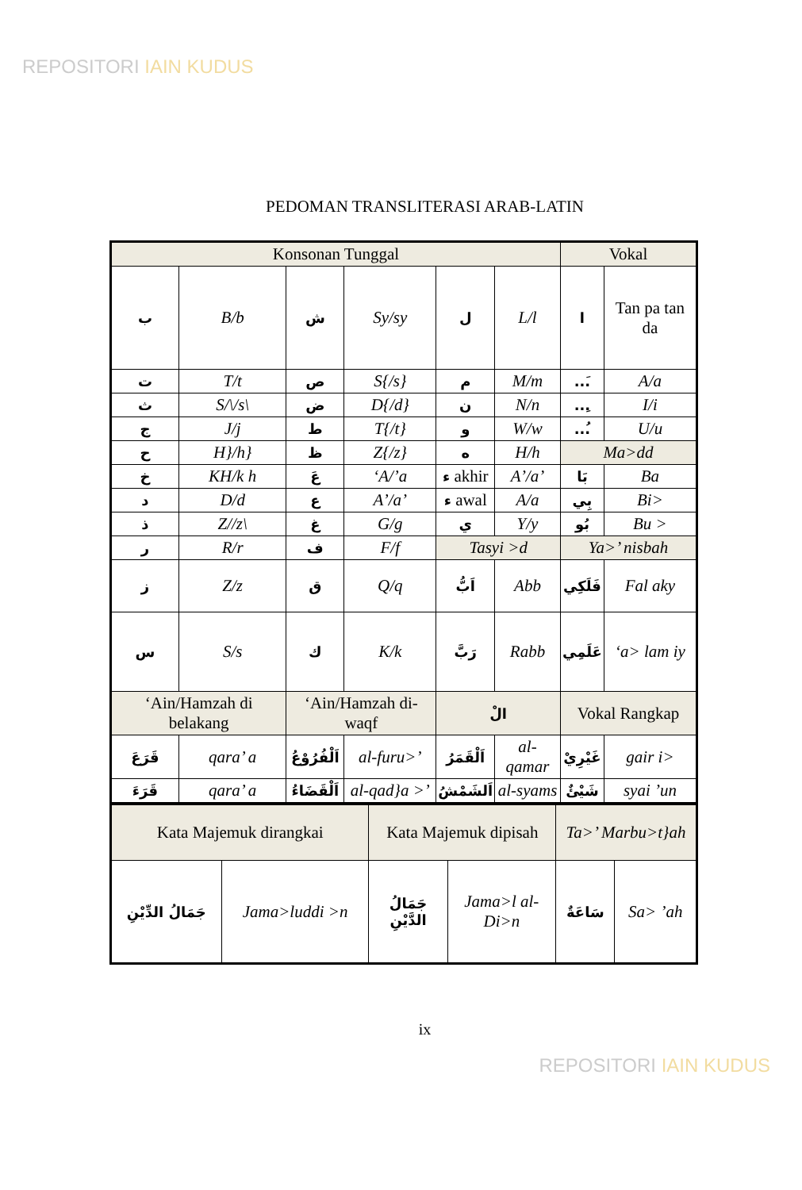REPOSITORI IAIN KUDUS
PEDOMAN TRANSLITERASI ARAB-LATIN
| Konsonan Tunggal | | | | | | Vokal | |
| --- | --- | --- | --- | --- | --- | --- | --- |
| ب | B/b | ش | Sy/sy | ل | L/l | ا | Tan pa tan da |
| ت | T/t | ص | S{/s} | م | M/m | ...َ | A/a |
| ث | S/\/s\ | ض | D{/d} | ن | N/n | ...ِ | I/i |
| ج | J/j | ط | T{/t} | و | W/w | ...ُ | U/u |
| ح | H}/h} | ظ | Z{/z} | ه | H/h | Ma>dd | |
| خ | KH/k h | عَ | ‘A/’a | ء akhir | A’/a’ | بَا | Ba |
| د | D/d | ع | A’/a’ | ء awal | A/a | بِي | Bi> |
| ذ | Z//z\ | غ | G/g | ي | Y/y | بُو | Bu > |
| ر | R/r | ف | F/f | Tasyi >d | | Ya>’ nisbah | |
| ز | Z/z | ق | Q/q | اَبُّ | Abb | فَلَكِي | Fal aky |
| س | S/s | ك | K/k | رَبَّ | Rabb | عَلَمِي | ‘a> lam iy |
| ‘Ain/Hamzah di belakang | | ‘Ain/Hamzah di-waqf | | الْ | | Vokal Rangkap | |
| قَرَعَ | qara’ a | اَلْفُرُوْعُ | al-furu>’ | اَلْقَمَرُ | al-qamar | غَيْرِيْ | gair i> |
| قَرَءَ | qara’ a | اَلْقَضَاءُ | al-qad}a >’ | اَلشَمْشُ | al-syams | شَيْئٌ | syai ’un |
| Kata Majemuk dirangkai | | Kata Majemuk dipisah | | Ta>’ Marbu>t}ah | |
| --- | --- | --- | --- | --- | --- |
| جَمَالُ الدِّيْنِ | Jama>luddi >n | جَمَالُ الدَّيْنِ | Jama>l al-Di>n | سَاعَةٌ | Sa> ’ah |
ix
REPOSITORI IAIN KUDUS